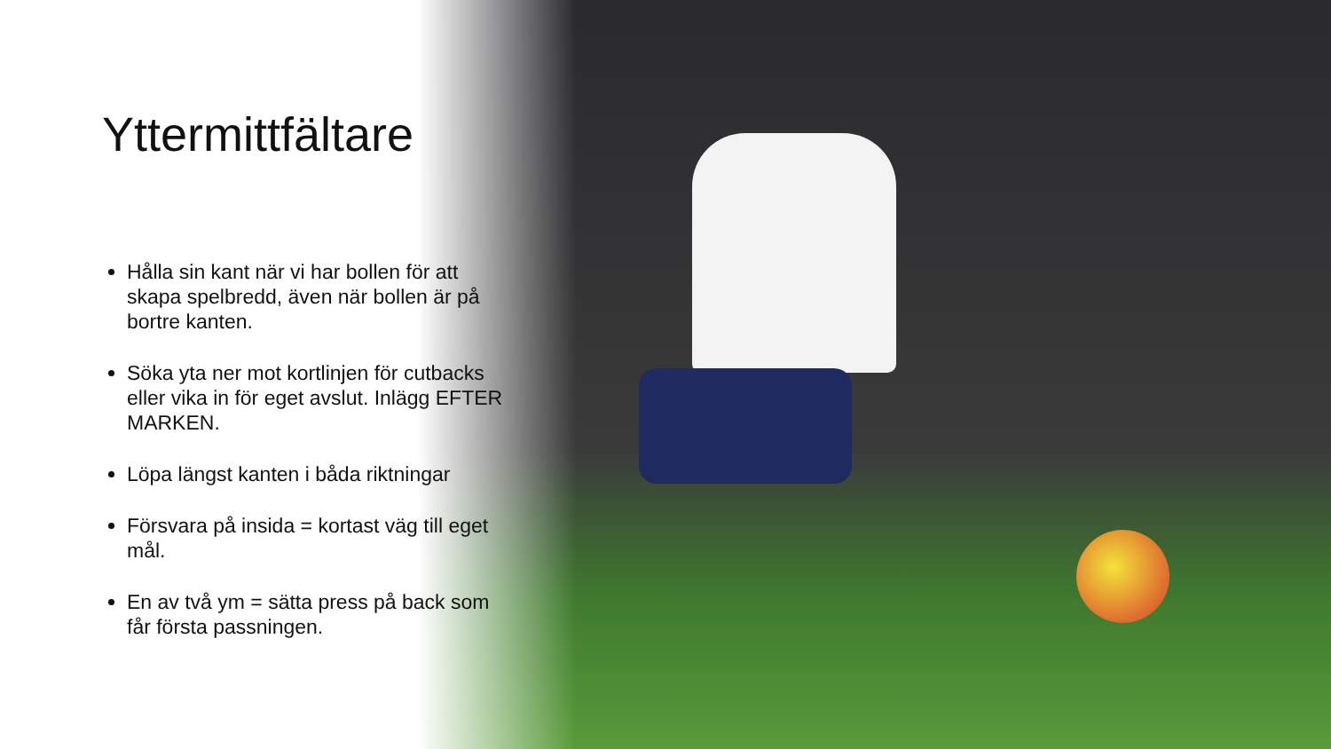Yttermittfältare
Hålla sin kant när vi har bollen för att skapa spelbredd, även när bollen är på bortre kanten.
Söka yta ner mot kortlinjen för cutbacks eller vika in för eget avslut. Inlägg EFTER MARKEN.
Löpa längst kanten i båda riktningar
Försvara på insida = kortast väg till eget mål.
En av två ym = sätta press på back som får första passningen.